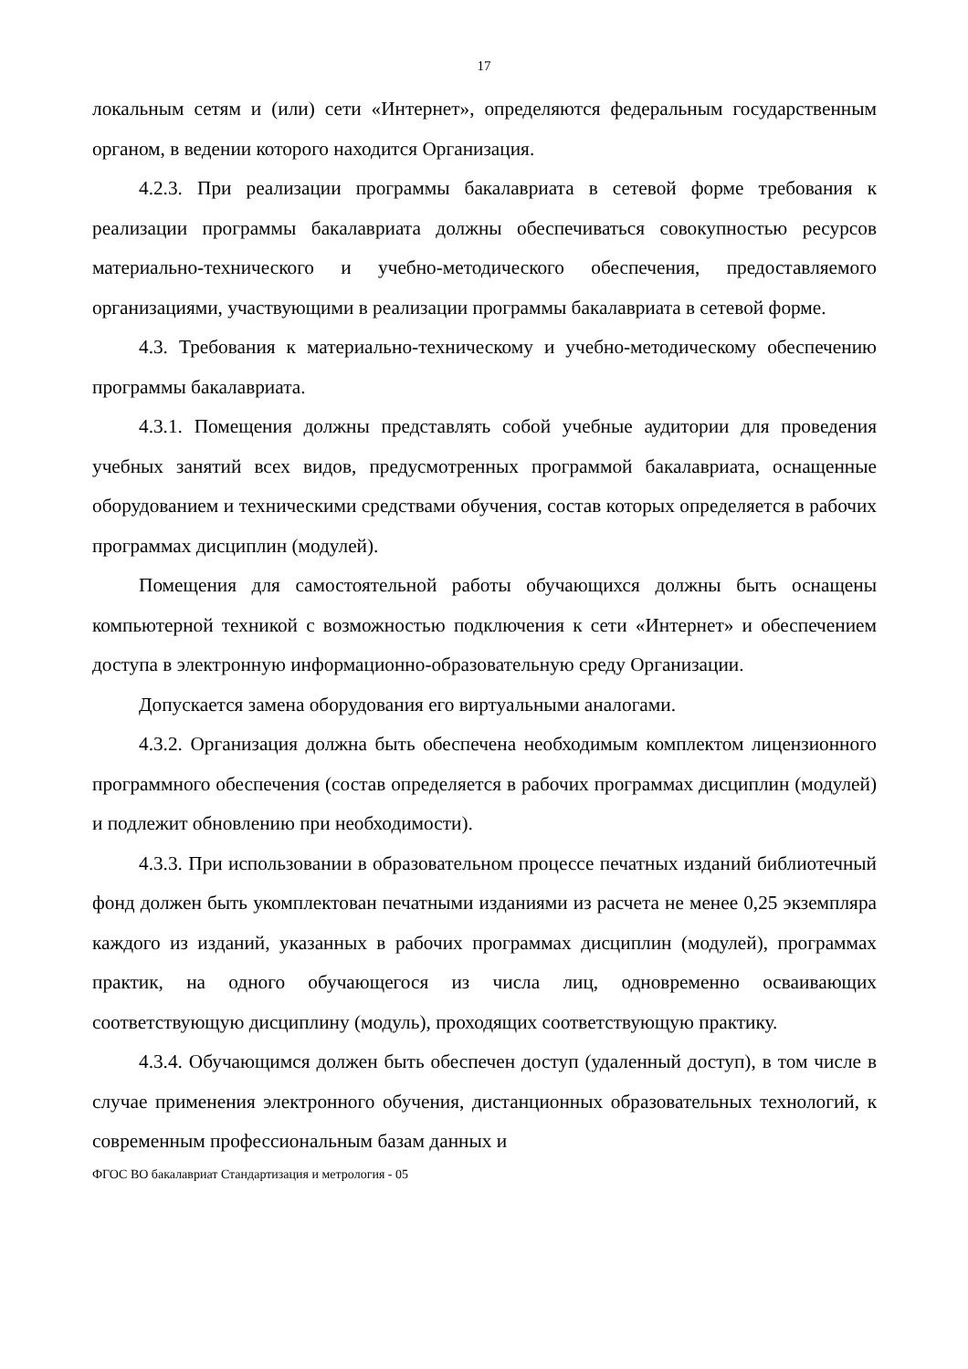17
локальным сетям и (или) сети «Интернет», определяются федеральным государственным органом, в ведении которого находится Организация.
4.2.3. При реализации программы бакалавриата в сетевой форме требования к реализации программы бакалавриата должны обеспечиваться совокупностью ресурсов материально-технического и учебно-методического обеспечения, предоставляемого организациями, участвующими в реализации программы бакалавриата в сетевой форме.
4.3. Требования к материально-техническому и учебно-методическому обеспечению программы бакалавриата.
4.3.1. Помещения должны представлять собой учебные аудитории для проведения учебных занятий всех видов, предусмотренных программой бакалавриата, оснащенные оборудованием и техническими средствами обучения, состав которых определяется в рабочих программах дисциплин (модулей).
Помещения для самостоятельной работы обучающихся должны быть оснащены компьютерной техникой с возможностью подключения к сети «Интернет» и обеспечением доступа в электронную информационно-образовательную среду Организации.
Допускается замена оборудования его виртуальными аналогами.
4.3.2. Организация должна быть обеспечена необходимым комплектом лицензионного программного обеспечения (состав определяется в рабочих программах дисциплин (модулей) и подлежит обновлению при необходимости).
4.3.3. При использовании в образовательном процессе печатных изданий библиотечный фонд должен быть укомплектован печатными изданиями из расчета не менее 0,25 экземпляра каждого из изданий, указанных в рабочих программах дисциплин (модулей), программах практик, на одного обучающегося из числа лиц, одновременно осваивающих соответствующую дисциплину (модуль), проходящих соответствующую практику.
4.3.4. Обучающимся должен быть обеспечен доступ (удаленный доступ), в том числе в случае применения электронного обучения, дистанционных образовательных технологий, к современным профессиональным базам данных и
ФГОС ВО бакалавриат Стандартизация и метрология - 05